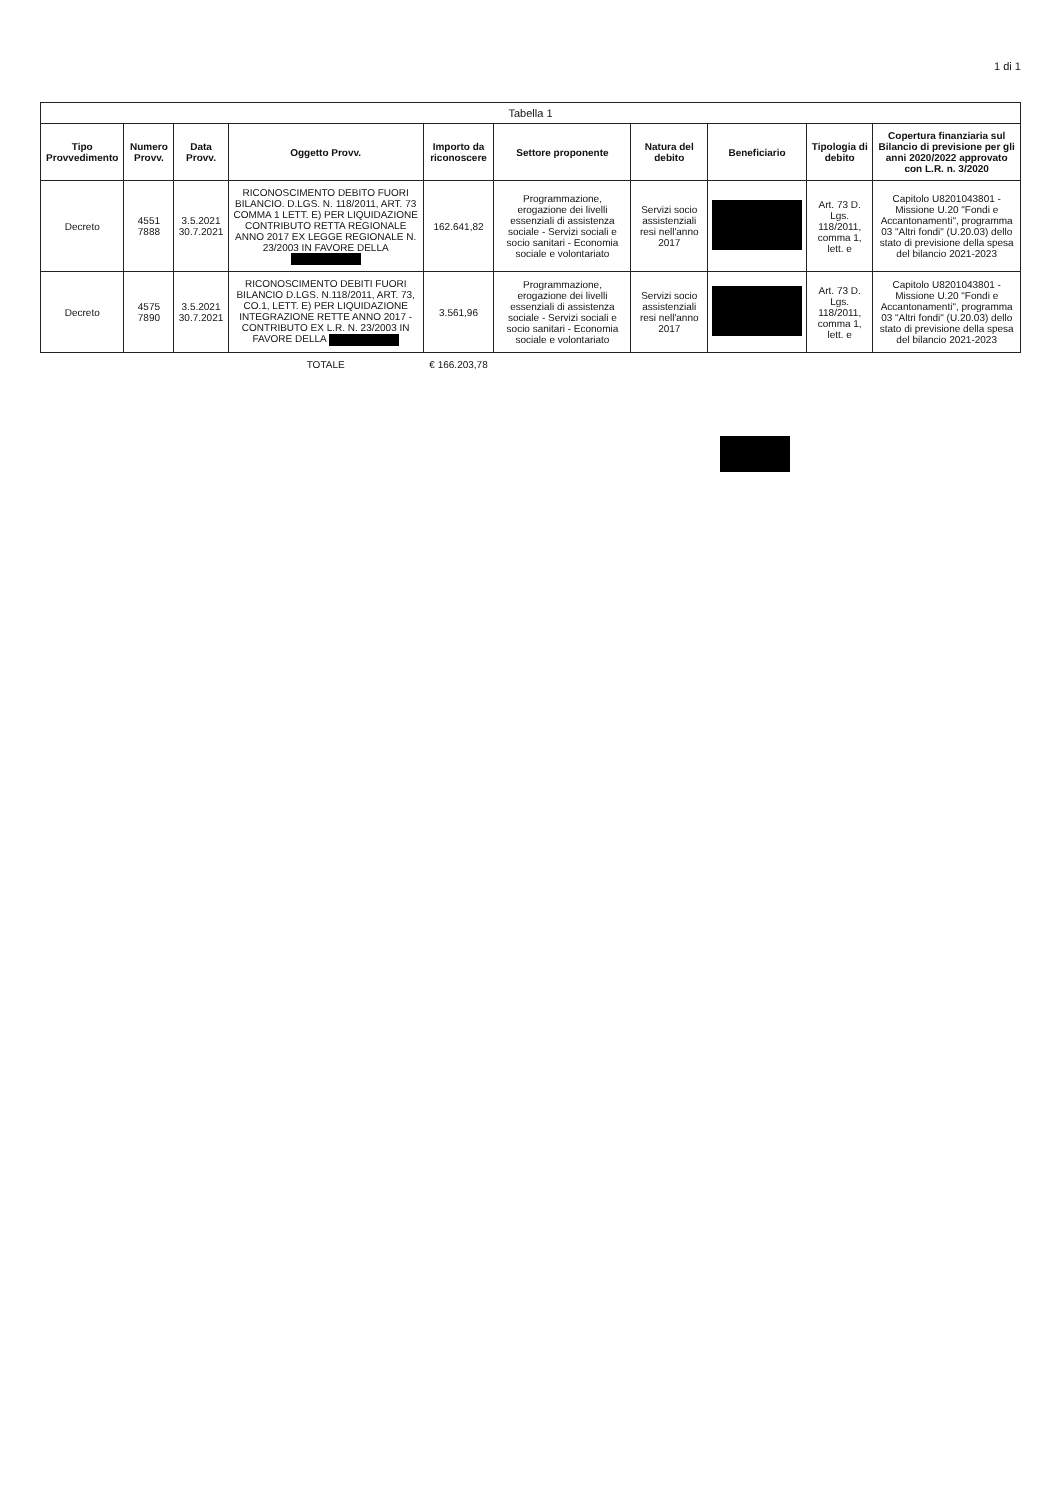1 di 1
Tabella 1
| Tipo Provvedimento | Numero Provv. | Data Provv. | Oggetto Provv. | Importo da riconoscere | Settore proponente | Natura del debito | Beneficiario | Tipologia di debito | Copertura finanziaria sul Bilancio di previsione per gli anni 2020/2022 approvato con L.R. n. 3/2020 |
| --- | --- | --- | --- | --- | --- | --- | --- | --- | --- |
| Decreto | 4551 7888 | 3.5.2021 30.7.2021 | RICONOSCIMENTO DEBITO FUORI BILANCIO. D.LGS. N. 118/2011, ART. 73 COMMA 1 LETT. E) PER LIQUIDAZIONE CONTRIBUTO RETTA REGIONALE ANNO 2017 EX LEGGE REGIONALE N. 23/2003 IN FAVORE DELLA | 162.641,82 | Programmazione, erogazione dei livelli essenziali di assistenza sociale - Servizi sociali e socio sanitari - Economia sociale e volontariato | Servizi socio assistenziali resi nell'anno 2017 | | Art. 73 D. Lgs. 118/2011, comma 1, lett. e | Capitolo U8201043801 - Missione U.20 "Fondi e Accantonamenti", programma 03 "Altri fondi" (U.20.03) dello stato di previsione della spesa del bilancio 2021-2023 |
| Decreto | 4575 7890 | 3.5.2021 30.7.2021 | RICONOSCIMENTO DEBITI FUORI BILANCIO D.LGS. N.118/2011, ART. 73, CO.1, LETT. E) PER LIQUIDAZIONE INTEGRAZIONE RETTE ANNO 2017 - CONTRIBUTO EX L.R. N. 23/2003 IN FAVORE DELLA | 3.561,96 | Programmazione, erogazione dei livelli essenziali di assistenza sociale - Servizi sociali e socio sanitari - Economia sociale e volontariato | Servizi socio assistenziali resi nell'anno 2017 | | Art. 73 D. Lgs. 118/2011, comma 1, lett. e | Capitolo U8201043801 - Missione U.20 "Fondi e Accantonamenti", programma 03 "Altri fondi" (U.20.03) dello stato di previsione della spesa del bilancio 2021-2023 |
| | | | TOTALE | € 166.203,78 | | | | | |